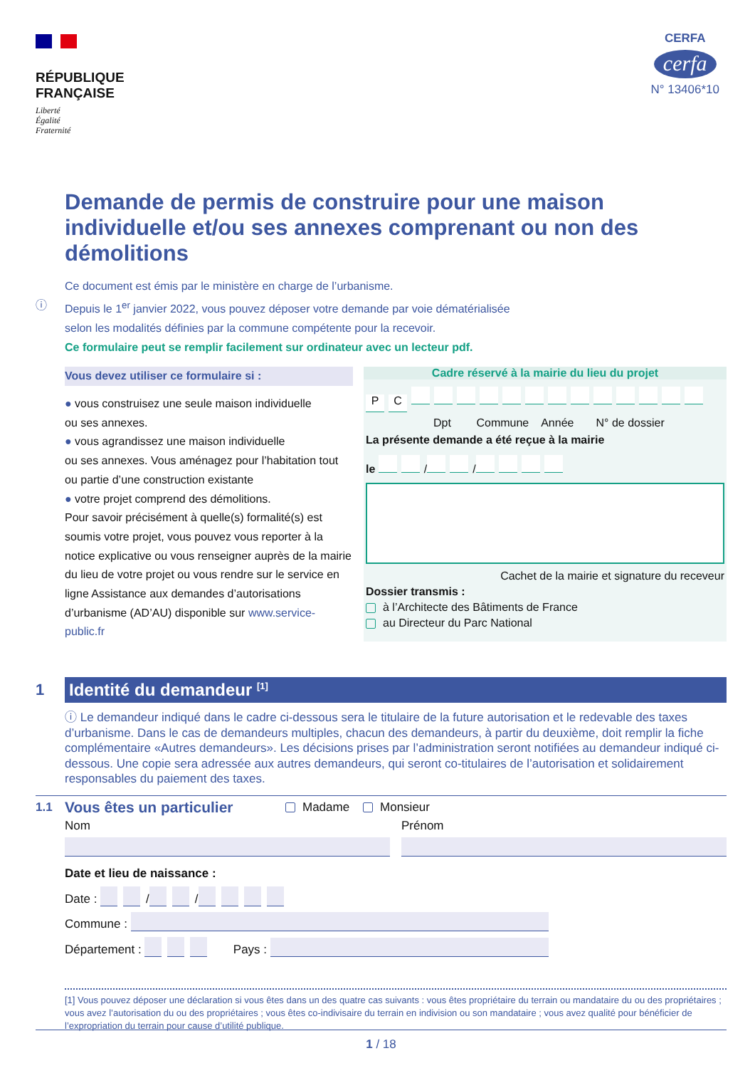RÉPUBLIQUE
FRANÇAISE
Liberté
Égalité
Fraternité
CERFA
cerfa
N° 13406*10
Demande de permis de construire pour une maison individuelle et/ou ses annexes comprenant ou non des démolitions
Ce document est émis par le ministère en charge de l’urbanisme.
ⓘ
Depuis le 1<sup>er</sup> janvier 2022, vous pouvez déposer votre demande par voie dématérialisée
selon les modalités définies par la commune compétente pour la recevoir.
Ce formulaire peut se remplir facilement sur ordinateur avec un lecteur pdf.
Vous devez utiliser ce formulaire si :
● vous construisez une seule maison individuelle
ou ses annexes.
● vous agrandissez une maison individuelle
ou ses annexes. Vous aménagez pour l’habitation tout ou partie d’une construction existante
● votre projet comprend des démolitions.
Pour savoir précisément à quelle(s) formalité(s) est soumis votre projet, vous pouvez vous reporter à la notice explicative ou vous renseigner auprès de la mairie du lieu de votre projet ou vous rendre sur le service en ligne Assistance aux demandes d’autorisations d’urbanisme (AD’AU) disponible sur www.service-public.fr
Cadre réservé à la mairie du lieu du projet
PC
Dpt Commune Année N° de dossier
La présente demande a été reçue à la mairie
le / /
Cachet de la mairie et signature du receveur
Dossier transmis :
à l’Architecte des Bâtiments de France
au Directeur du Parc National
1
Identité du demandeur <sup>[1]</sup>
ⓘ Le demandeur indiqué dans le cadre ci-dessous sera le titulaire de la future autorisation et le redevable des taxes d’urbanisme. Dans le cas de demandeurs multiples, chacun des demandeurs, à partir du deuxième, doit remplir la fiche complémentaire «Autres demandeurs». Les décisions prises par l’administration seront notifiées au demandeur indiqué ci-dessous. Une copie sera adressée aux autres demandeurs, qui seront co-titulaires de l’autorisation et solidairement responsables du paiement des taxes.
1.1
Vous êtes un particulier
Madame Monsieur
Nom Prénom
Date et lieu de naissance :
Date : / /
Commune :
Département : Pays :
[1] Vous pouvez déposer une déclaration si vous êtes dans un des quatre cas suivants : vous êtes propriétaire du terrain ou mandataire du ou des propriétaires ; vous avez l’autorisation du ou des propriétaires ; vous êtes co-indivisaire du terrain en indivision ou son mandataire ; vous avez qualité pour bénéficier de l’expropriation du terrain pour cause d’utilité publique.
1 / 18